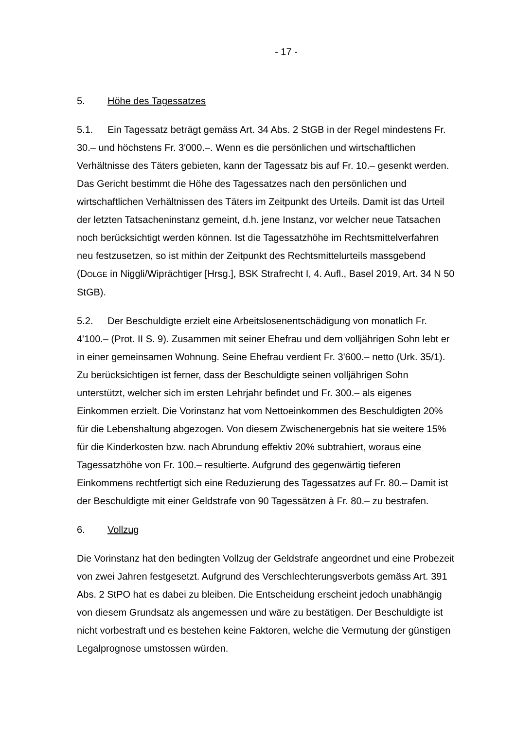- 17 -
5. Höhe des Tagessatzes
5.1. Ein Tagessatz beträgt gemäss Art. 34 Abs. 2 StGB in der Regel mindes­tens Fr. 30.– und höchstens Fr. 3'000.–. Wenn es die persönlichen und wirtschaft­lichen Verhältnisse des Täters gebieten, kann der Tagessatz bis auf Fr. 10.– ge­senkt werden. Das Gericht bestimmt die Höhe des Tagessatzes nach den persön­lichen und wirtschaftlichen Verhältnissen des Täters im Zeitpunkt des Urteils. Damit ist das Urteil der letzten Tatsacheninstanz gemeint, d.h. jene Instanz, vor welcher neue Tatsachen noch berücksichtigt werden können. Ist die Tagessatz­höhe im Rechtsmittelverfahren neu festzusetzen, so ist mithin der Zeitpunkt des Rechtsmittelurteils massgebend (DOLGE in Niggli/Wiprächtiger [Hrsg.], BSK Straf­recht I, 4. Aufl., Basel 2019, Art. 34 N 50 StGB).
5.2. Der Beschuldigte erzielt eine Arbeitslosenentschädigung von monatlich Fr. 4'100.– (Prot. II S. 9). Zusammen mit seiner Ehefrau und dem volljährigen Sohn lebt er in einer gemeinsamen Wohnung. Seine Ehefrau verdient Fr. 3'600.– netto (Urk. 35/1). Zu berücksichtigen ist ferner, dass der Beschuldigte seinen voll­jährigen Sohn unterstützt, welcher sich im ersten Lehrjahr befindet und Fr. 300.– als eigenes Einkommen erzielt. Die Vorinstanz hat vom Nettoeinkommen des Be­schuldigten 20% für die Lebenshaltung abgezogen. Von diesem Zwischenergeb­nis hat sie weitere 15% für die Kinderkosten bzw. nach Abrundung effektiv 20% subtrahiert, woraus eine Tagessatzhöhe von Fr. 100.– resultierte. Aufgrund des gegenwärtig tieferen Einkommens rechtfertigt sich eine Reduzierung des Tages­satzes auf Fr. 80.– Damit ist der Beschuldigte mit einer Geldstrafe von 90 Tages­sätzen à Fr. 80.– zu bestrafen.
6. Vollzug
Die Vorinstanz hat den bedingten Vollzug der Geldstrafe angeordnet und eine Probezeit von zwei Jahren festgesetzt. Aufgrund des Verschlechterungsverbots gemäss Art. 391 Abs. 2 StPO hat es dabei zu bleiben. Die Entscheidung erscheint jedoch unabhängig von diesem Grundsatz als angemessen und wäre zu bestäti­gen. Der Beschuldigte ist nicht vorbestraft und es bestehen keine Faktoren, wel­che die Vermutung der günstigen Legalprognose umstossen würden.